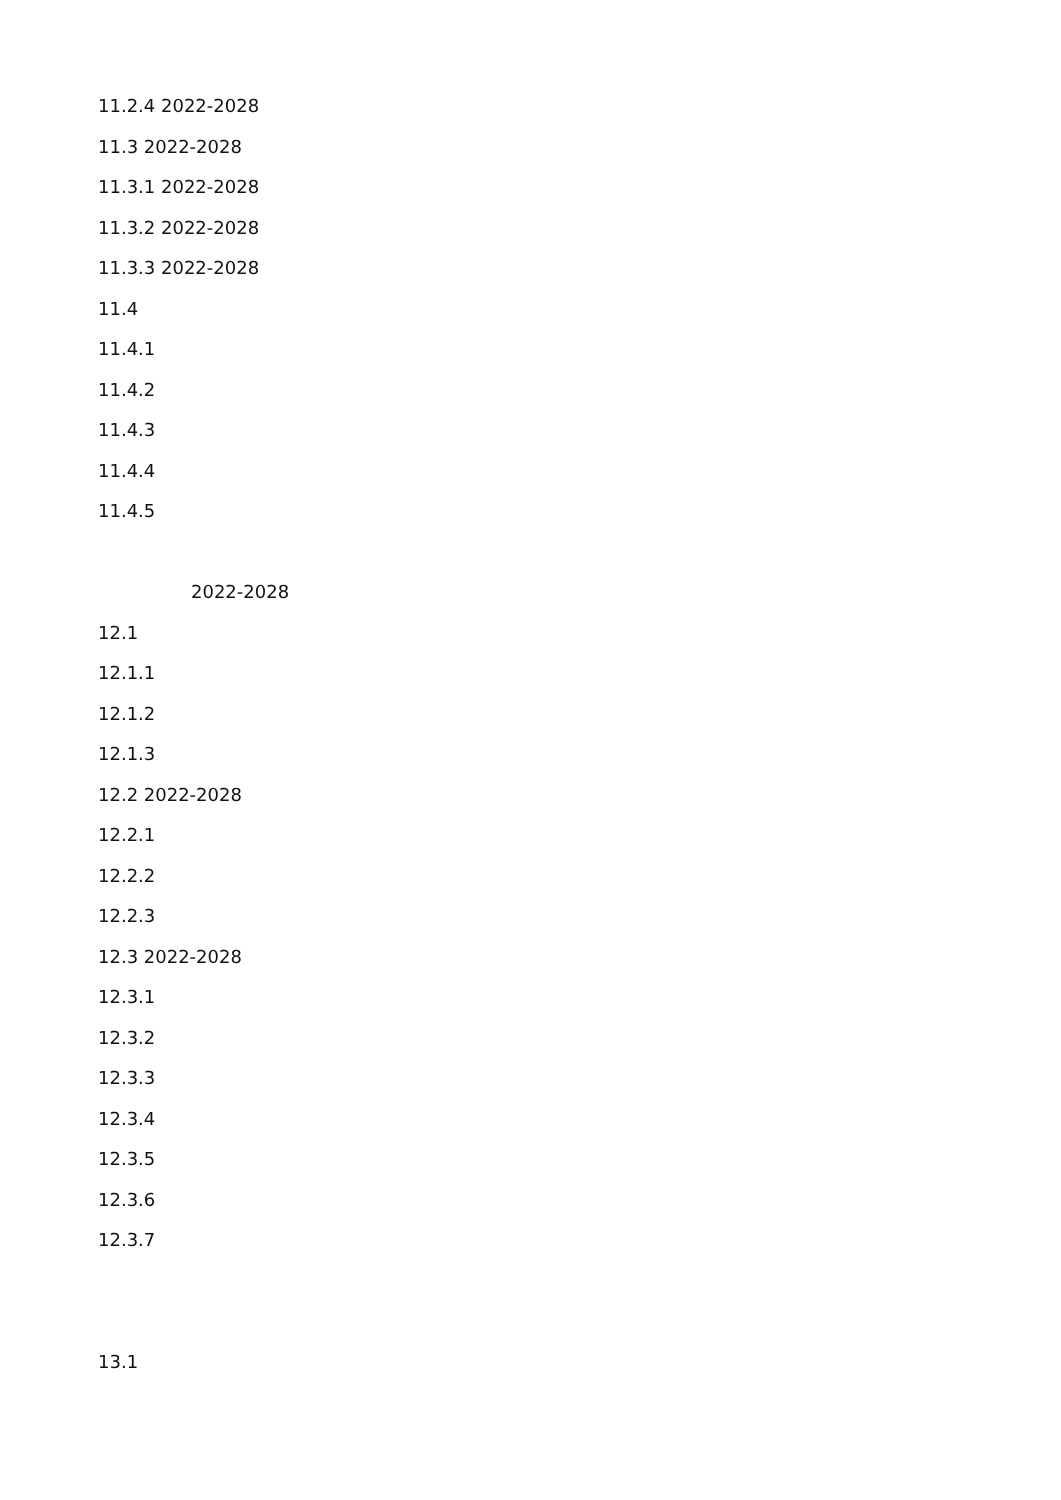11.2.4 2022-2028
11.3 2022-2028
11.3.1 2022-2028
11.3.2 2022-2028
11.3.3 2022-2028
11.4
11.4.1
11.4.2
11.4.3
11.4.4
11.4.5
2022-2028
12.1
12.1.1
12.1.2
12.1.3
12.2 2022-2028
12.2.1
12.2.2
12.2.3
12.3 2022-2028
12.3.1
12.3.2
12.3.3
12.3.4
12.3.5
12.3.6
12.3.7
13.1